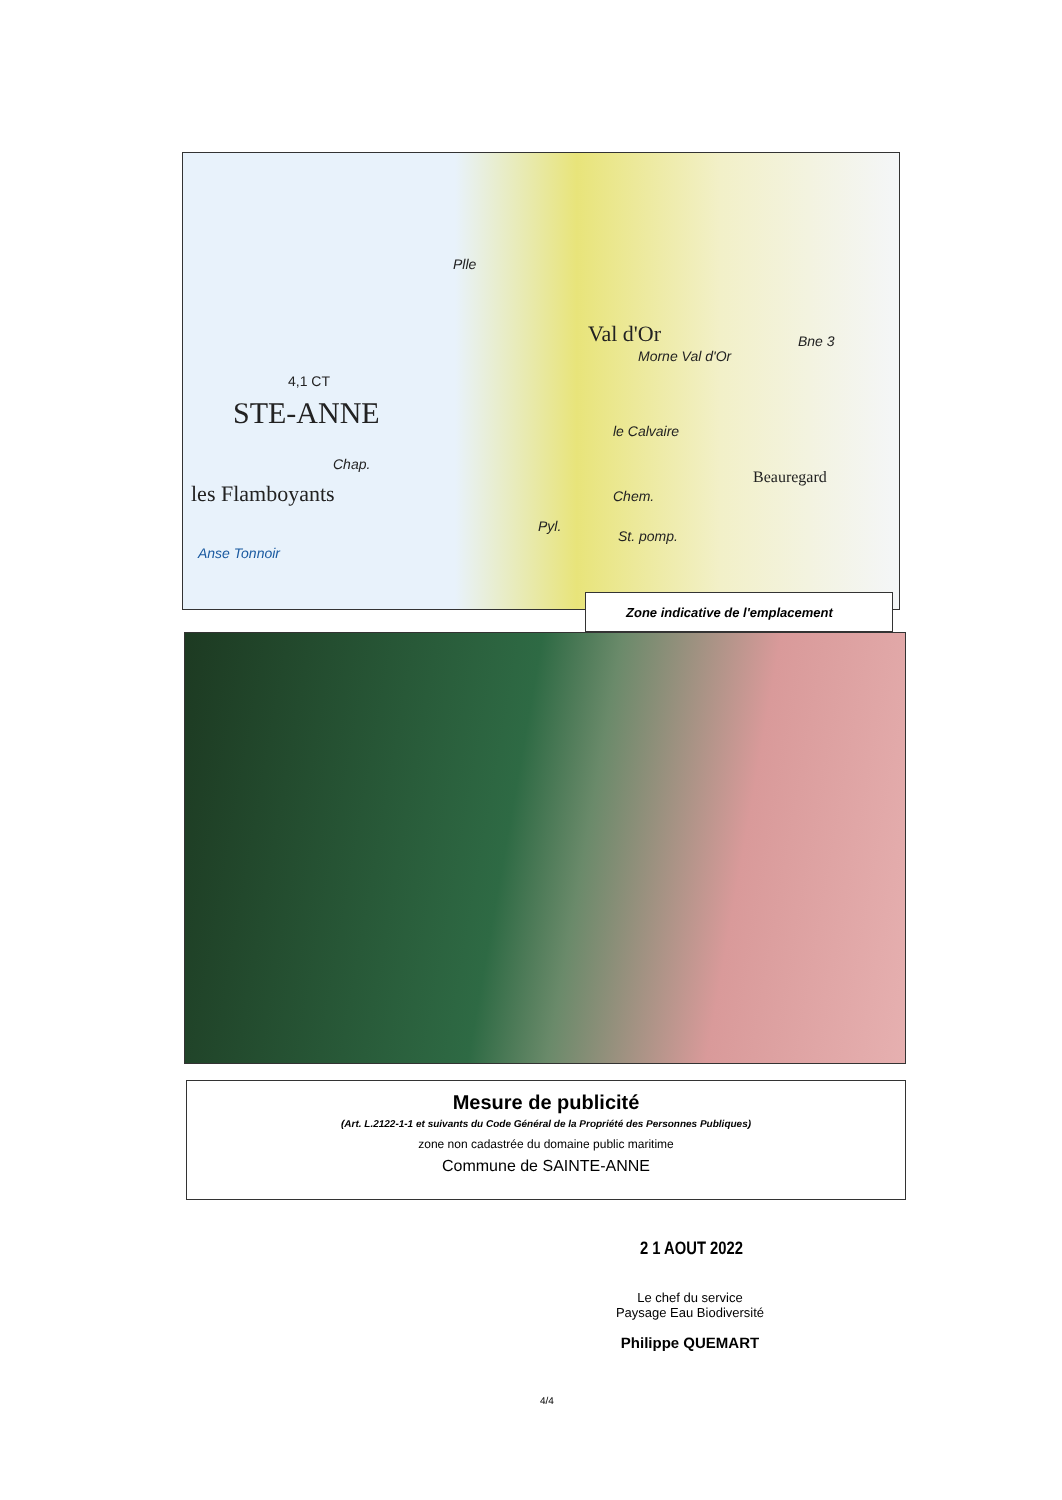4,1 CT
STE-ANNE
les Flamboyants
Anse Tonnoir
Val d'Or
Morne Val d'Or
Beauregard
Plle
Chap.
Pyl.
St. pomp.
le Calvaire
Chem.
Bne 3
Zone indicative de l'emplacement
Mesure de publicité
(Art. L.2122-1-1 et suivants du Code Général de la Propriété des Personnes Publiques)
zone non cadastrée du domaine public maritime
Commune de SAINTE-ANNE
2 1 AOUT 2022
Le chef du service
Paysage Eau Biodiversité
Philippe QUEMART
4/4